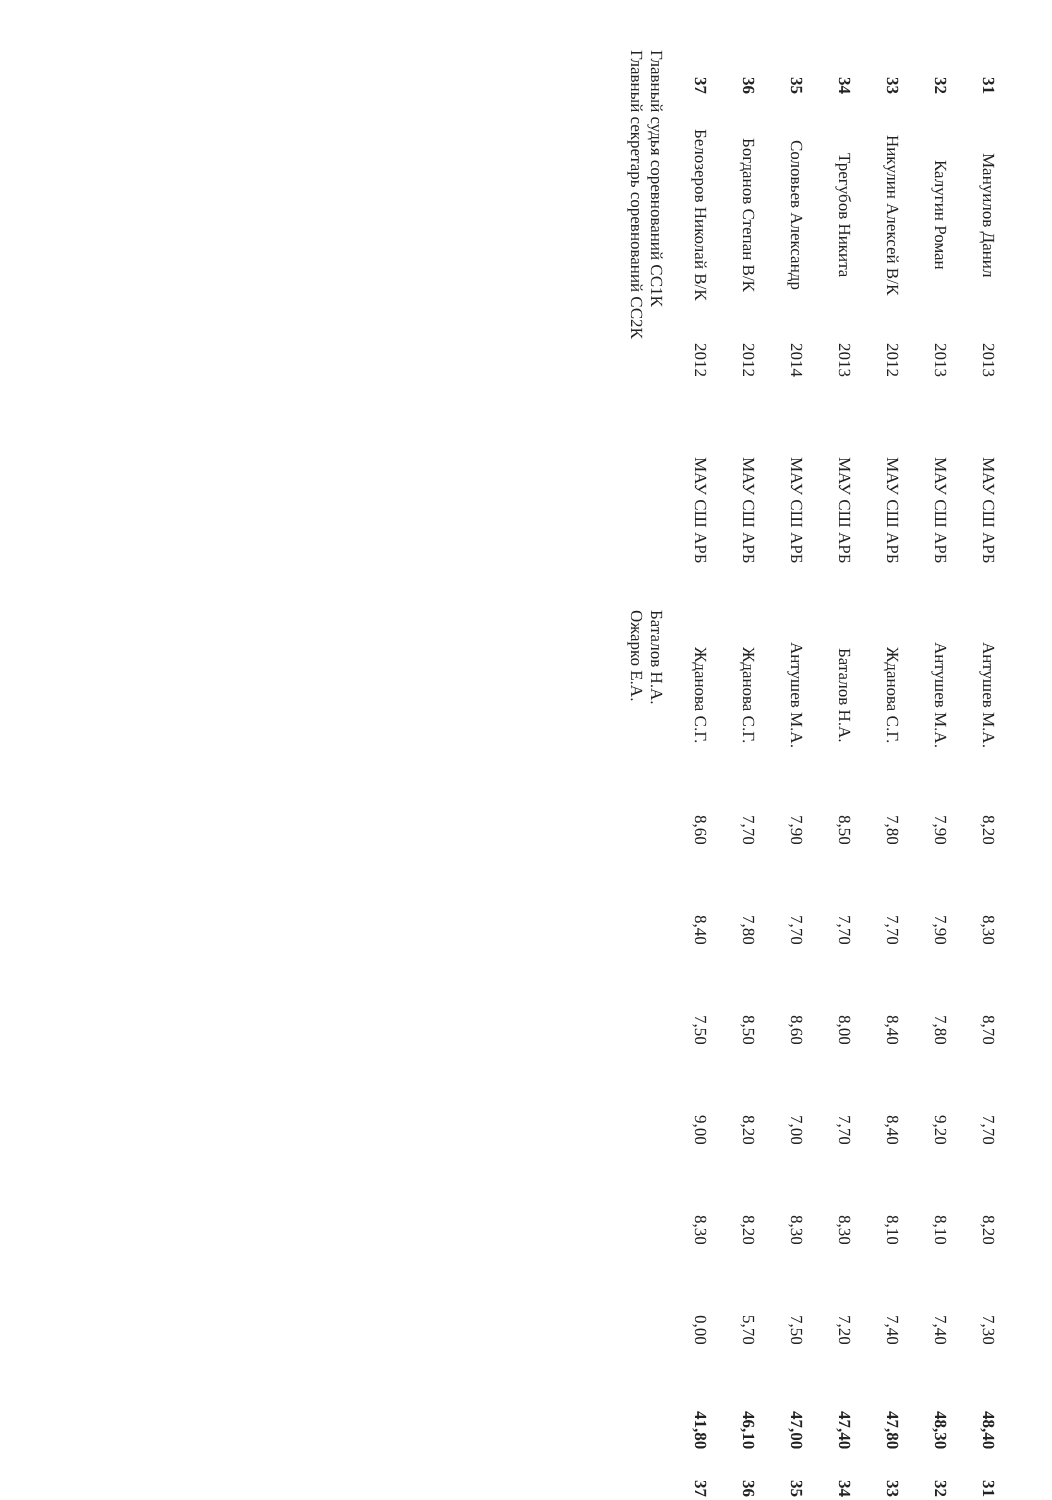| 31 | Мануилов Данил | 2013 | МАУ СШ АРБ | Антушев М.А. | 8,20 | 8,30 | 8,70 | 7,70 | 8,20 | 7,30 | 48,40 | 31 |
| 32 | Калугин Роман | 2013 | МАУ СШ АРБ | Антушев М.А. | 7,90 | 7,90 | 7,80 | 9,20 | 8,10 | 7,40 | 48,30 | 32 |
| 33 | Никулин Алексей В/К | 2012 | МАУ СШ АРБ | Жданова С.Г. | 7,80 | 7,70 | 8,40 | 8,40 | 8,10 | 7,40 | 47,80 | 33 |
| 34 | Трегубов Никита | 2013 | МАУ СШ АРБ | Баталов Н.А. | 8,50 | 7,70 | 8,00 | 7,70 | 8,30 | 7,20 | 47,40 | 34 |
| 35 | Соловьев Александр | 2014 | МАУ СШ АРБ | Антушев М.А. | 7,90 | 7,70 | 8,60 | 7,00 | 8,30 | 7,50 | 47,00 | 35 |
| 36 | Богданов Степан В/К | 2012 | МАУ СШ АРБ | Жданова С.Г. | 7,70 | 7,80 | 8,50 | 8,20 | 8,20 | 5,70 | 46,10 | 36 |
| 37 | Белозеров Николай В/К | 2012 | МАУ СШ АРБ | Жданова С.Г. | 8,60 | 8,40 | 7,50 | 9,00 | 8,30 | 0,00 | 41,80 | 37 |
Главный судья соревнований СС1К Баталов Н.А.
Главный секретарь соревнований СС2К Ожарко Е.А.